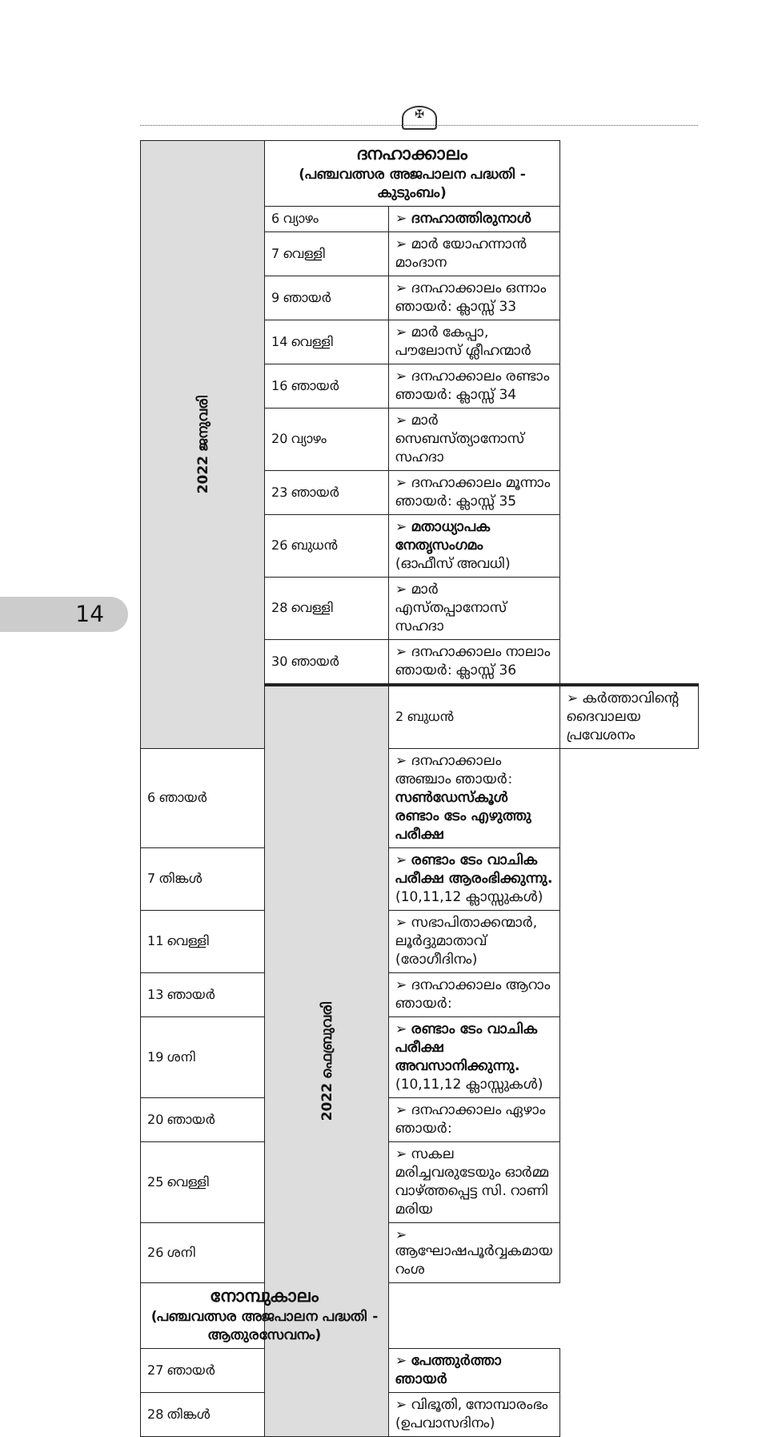✠
14
| 2022 ജനുവരി | ദനഹാക്കാലം (പഞ്ചവത്സര അജപാലന പദ്ധതി - കുടുംബം) | | |
| | 6 വ്യാഴം | ➢ ദനഹാത്തിരുനാൾ | |
| | 7 വെള്ളി | ➢ മാർ യോഹന്നാൻ മാംദാന | |
| | 9 ഞായർ | ➢ ദനഹാക്കാലം ഒന്നാം ഞായർ: ക്ലാസ്സ് 33 | |
| | 14 വെള്ളി | ➢ മാർ കേപ്പാ, പൗലോസ് ശ്ലീഹന്മാർ | |
| | 16 ഞായർ | ➢ ദനഹാക്കാലം രണ്ടാം ഞായർ: ക്ലാസ്സ് 34 | |
| | 20 വ്യാഴം | ➢ മാർ സെബസ്ത്യാനോസ് സഹദാ | |
| | 23 ഞായർ | ➢ ദനഹാക്കാലം മൂന്നാം ഞായർ: ക്ലാസ്സ് 35 | |
| | 26 ബുധൻ | ➢ മതാധ്യാപക നേതൃസംഗമം (ഓഫീസ് അവധി) | |
| | 28 വെള്ളി | ➢ മാർ എസ്തപ്പാനോസ് സഹദാ | |
| | 30 ഞായർ | ➢ ദനഹാക്കാലം നാലാം ഞായർ: ക്ലാസ്സ് 36 | |
| | 2022 ഫെബ്രുവരി | 2 ബുധൻ | ➢ കർത്താവിന്റെ ദൈവാലയ പ്രവേശനം |
| 6 ഞായർ | | ➢ ദനഹാക്കാലം അഞ്ചാം ഞായർ: സൺഡേസ്കൂൾ രണ്ടാം ടേം എഴുത്തു പരീക്ഷ | |
| 7 തിങ്കൾ | | ➢ രണ്ടാം ടേം വാചിക പരീക്ഷ ആരംഭിക്കുന്നു. (10,11,12 ക്ലാസ്സുകൾ) | |
| 11 വെള്ളി | | ➢ സഭാപിതാക്കന്മാർ, ലൂർദ്ദുമാതാവ് (രോഗീദിനം) | |
| 13 ഞായർ | | ➢ ദനഹാക്കാലം ആറാം ഞായർ: | |
| 19 ശനി | | ➢ രണ്ടാം ടേം വാചിക പരീക്ഷ അവസാനിക്കുന്നു. (10,11,12 ക്ലാസ്സുകൾ) | |
| 20 ഞായർ | | ➢ ദനഹാക്കാലം ഏഴാം ഞായർ: | |
| 25 വെള്ളി | | ➢ സകല മരിച്ചവരുടേയും ഓർമ്മ വാഴ്ത്തപ്പെട്ട സി. റാണി മരിയ | |
| 26 ശനി | | ➢ ആഘോഷപൂർവ്വകമായ റംശ | |
| നോമ്പുകാലം (പഞ്ചവത്സര അജപാലന പദ്ധതി - ആതുരസേവനം) | | | |
| 27 ഞായർ | | ➢ പേത്തുർത്താ ഞായർ | |
| 28 തിങ്കൾ | | ➢ വിഭൂതി, നോമ്പാരംഭം (ഉപവാസദിനം) | |